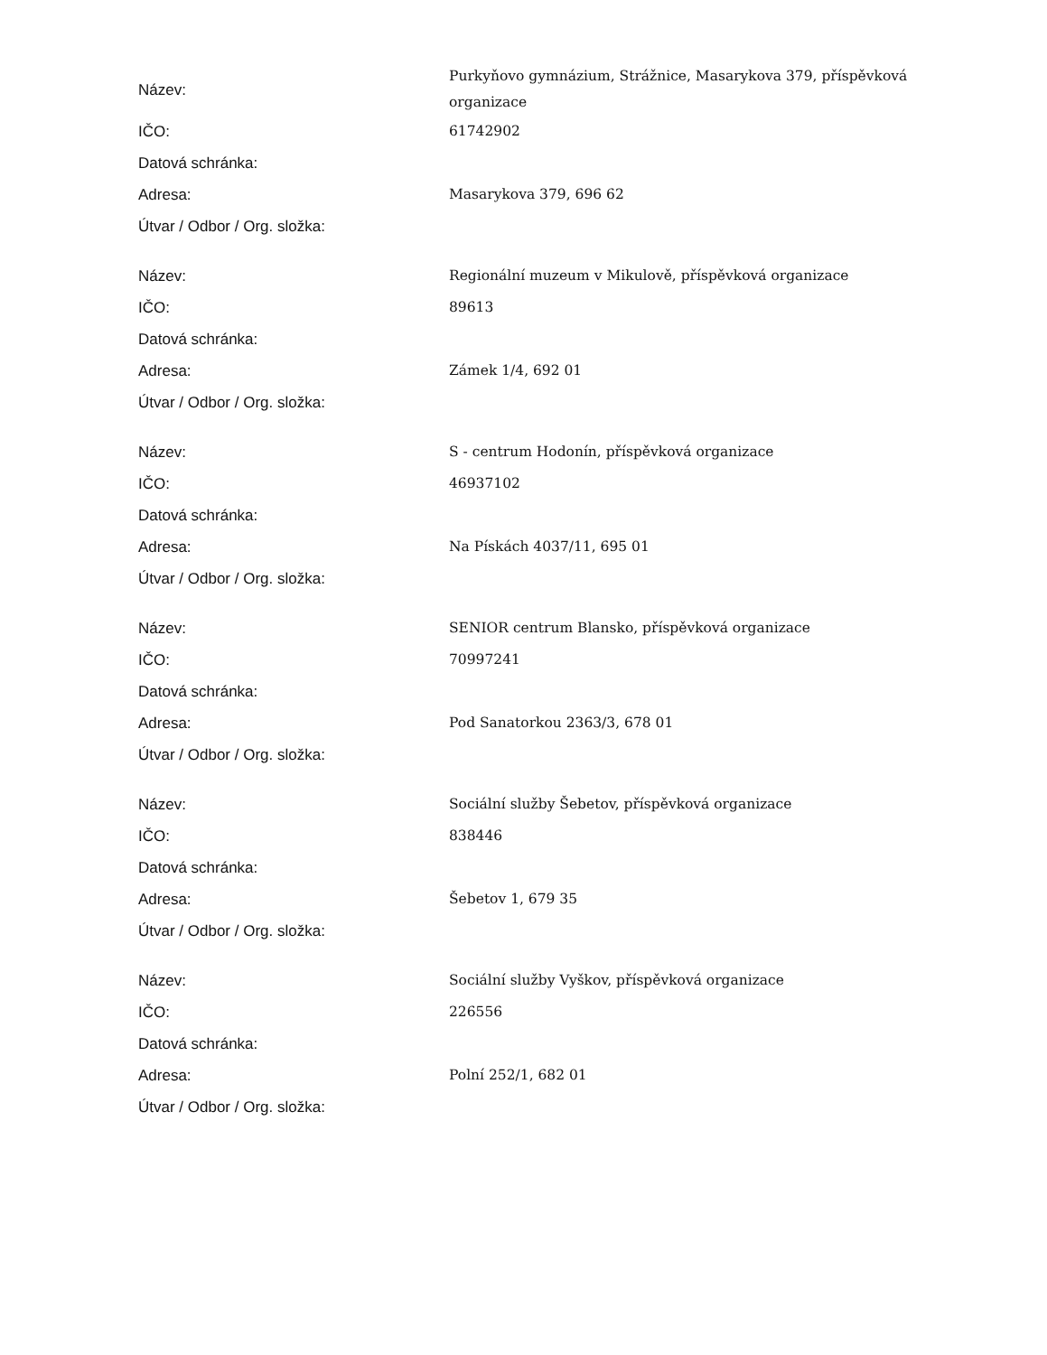| Název: | Purkyňovo gymnázium, Strážnice, Masarykova 379, příspěvková organizace |
| IČO: | 61742902 |
| Datová schránka: | |
| Adresa: | Masarykova 379, 696 62 |
| Útvar / Odbor / Org. složka: | |
| Název: | Regionální muzeum v Mikulově, příspěvková organizace |
| IČO: | 89613 |
| Datová schránka: | |
| Adresa: | Zámek 1/4, 692 01 |
| Útvar / Odbor / Org. složka: | |
| Název: | S - centrum Hodonín, příspěvková organizace |
| IČO: | 46937102 |
| Datová schránka: | |
| Adresa: | Na Pískách 4037/11, 695 01 |
| Útvar / Odbor / Org. složka: | |
| Název: | SENIOR centrum Blansko, příspěvková organizace |
| IČO: | 70997241 |
| Datová schránka: | |
| Adresa: | Pod Sanatorkou 2363/3, 678 01 |
| Útvar / Odbor / Org. složka: | |
| Název: | Sociální služby Šebetov, příspěvková organizace |
| IČO: | 838446 |
| Datová schránka: | |
| Adresa: | Šebetov 1, 679 35 |
| Útvar / Odbor / Org. složka: | |
| Název: | Sociální služby Vyškov, příspěvková organizace |
| IČO: | 226556 |
| Datová schránka: | |
| Adresa: | Polní 252/1, 682 01 |
| Útvar / Odbor / Org. složka: | |